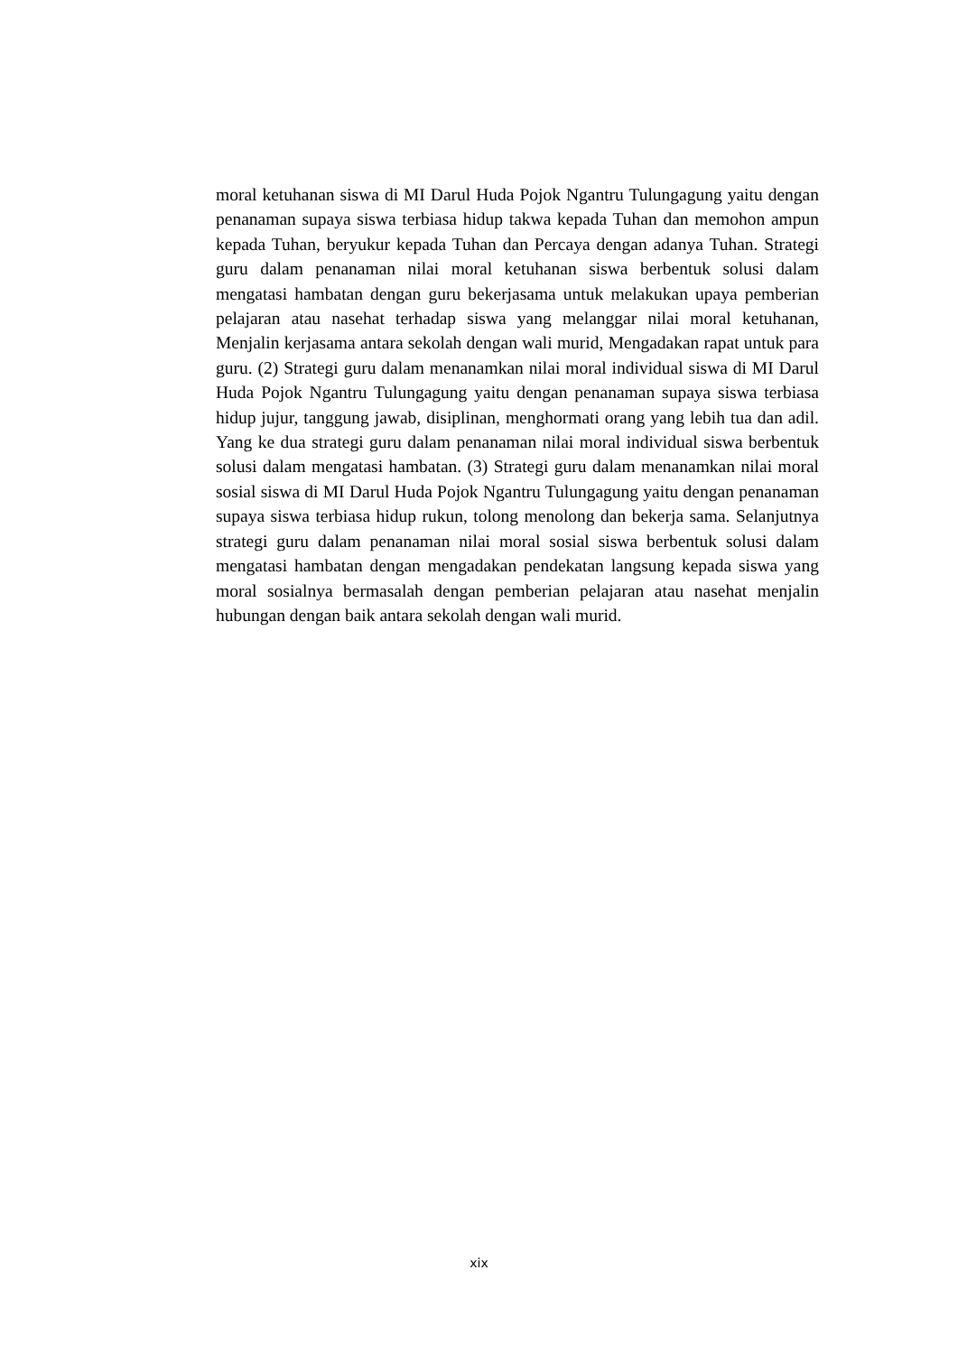moral ketuhanan siswa di MI Darul Huda Pojok Ngantru Tulungagung yaitu dengan penanaman supaya siswa terbiasa hidup takwa kepada Tuhan dan memohon ampun kepada Tuhan, beryukur kepada Tuhan dan Percaya dengan adanya Tuhan. Strategi guru dalam penanaman nilai moral ketuhanan siswa berbentuk solusi dalam mengatasi hambatan dengan guru bekerjasama untuk melakukan upaya pemberian pelajaran atau nasehat terhadap siswa yang melanggar nilai moral ketuhanan, Menjalin kerjasama antara sekolah dengan wali murid, Mengadakan rapat untuk para guru. (2) Strategi guru dalam menanamkan nilai moral individual siswa di MI Darul Huda Pojok Ngantru Tulungagung yaitu dengan penanaman supaya siswa terbiasa hidup jujur, tanggung jawab, disiplinan, menghormati orang yang lebih tua dan adil. Yang ke dua strategi guru dalam penanaman nilai moral individual siswa berbentuk solusi dalam mengatasi hambatan. (3) Strategi guru dalam menanamkan nilai moral sosial siswa di MI Darul Huda Pojok Ngantru Tulungagung yaitu dengan penanaman supaya siswa terbiasa hidup rukun, tolong menolong dan bekerja sama. Selanjutnya strategi guru dalam penanaman nilai moral sosial siswa berbentuk solusi dalam mengatasi hambatan dengan mengadakan pendekatan langsung kepada siswa yang moral sosialnya bermasalah dengan pemberian pelajaran atau nasehat menjalin hubungan dengan baik antara sekolah dengan wali murid.
xix